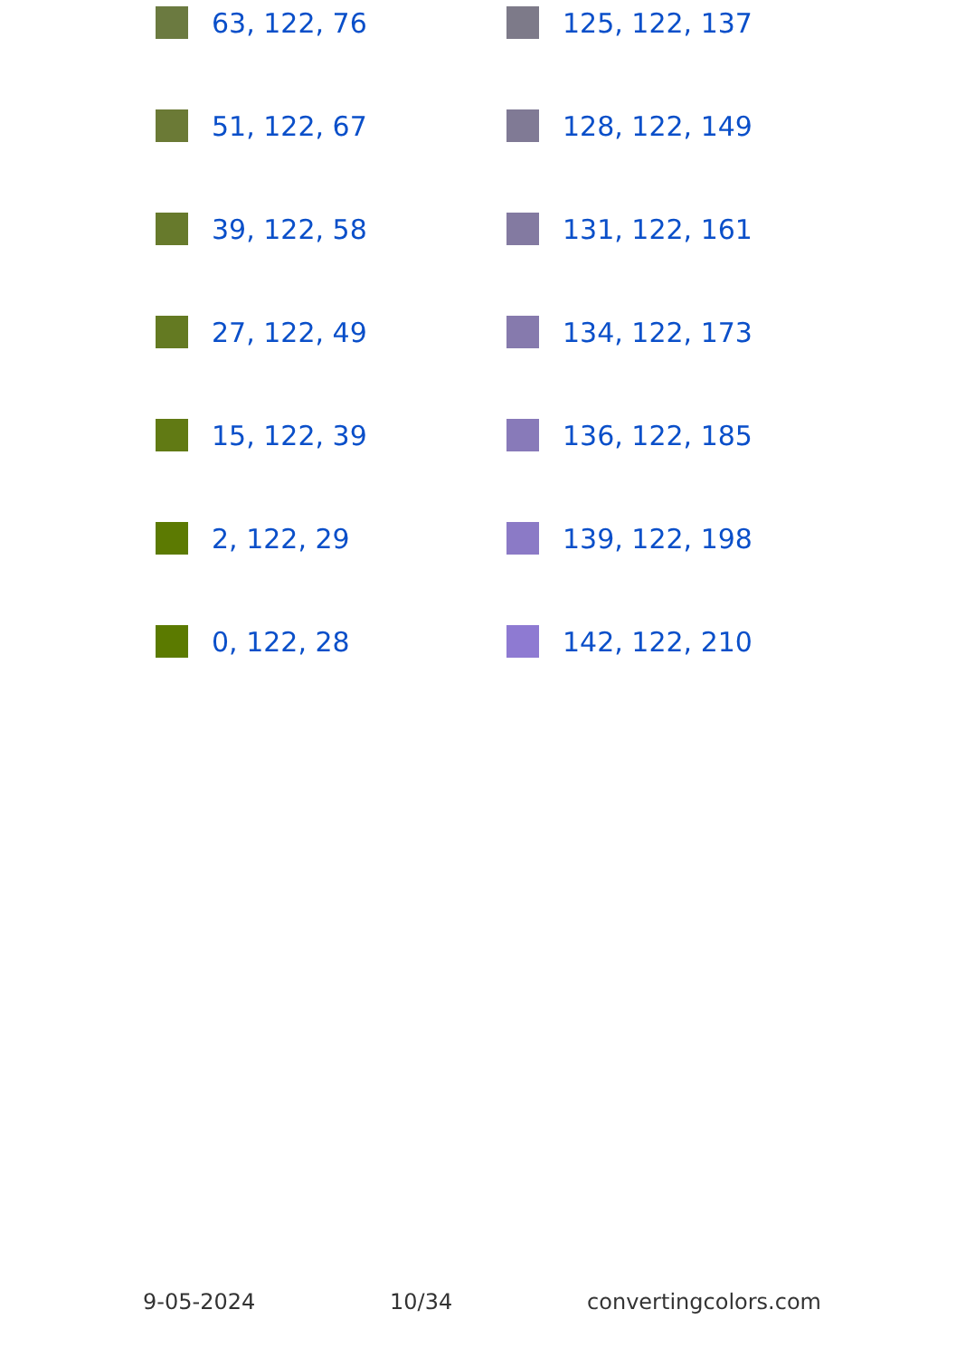63, 122, 76 125, 122, 137
51, 122, 67 128, 122, 149
39, 122, 58 131, 122, 161
27, 122, 49 134, 122, 173
15, 122, 39 136, 122, 185
2, 122, 29 139, 122, 198
0, 122, 28 142, 122, 210
9-05-2024 10/34 convertingcolors.com